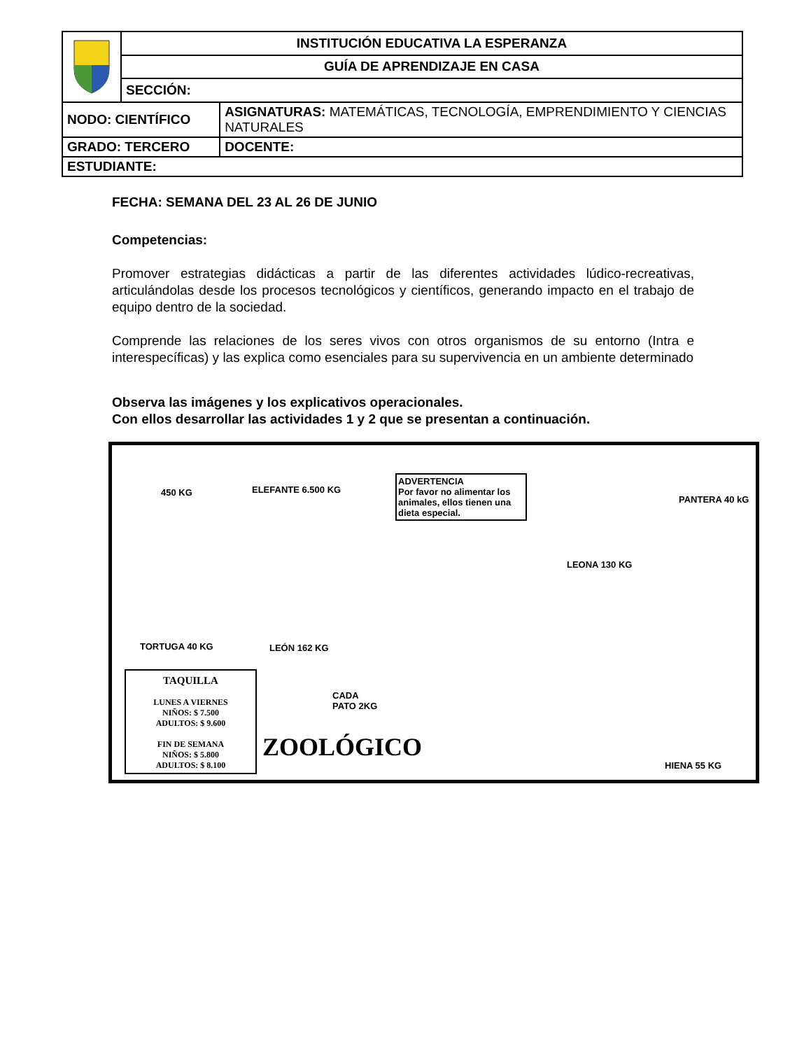| | INSTITUCIÓN EDUCATIVA LA ESPERANZA | |
| | GUÍA DE APRENDIZAJE EN CASA | |
| | SECCIÓN: | |
| NODO: CIENTÍFICO | | ASIGNATURAS: MATEMÁTICAS, TECNOLOGÍA, EMPRENDIMIENTO Y CIENCIAS NATURALES |
| GRADO: TERCERO | | DOCENTE: |
| ESTUDIANTE: | | |
FECHA: SEMANA DEL 23 AL 26 DE JUNIO
Competencias:
Promover estrategias didácticas a partir de las diferentes actividades lúdico-recreativas, articulándolas desde los procesos tecnológicos y científicos, generando impacto en el trabajo de equipo dentro de la sociedad.
Comprende las relaciones de los seres vivos con otros organismos de su entorno (Intra e interespecíficas) y las explica como esenciales para su supervivencia en un ambiente determinado
Observa las imágenes y los explicativos operacionales.
Con ellos desarrollar las actividades 1 y 2 que se presentan a continuación.
450 KG ELEFANTE 6.500 KG
ADVERTENCIA
Por favor no alimentar los animales, ellos tienen una dieta especial.
PANTERA 40 kG
LEONA 130 KG
TORTUGA 40 KG LEÓN 162 KG
CADA
PATO 2KG
ZOOLÓGICO
HIENA 55 KG
TAQUILLA
LUNES A VIERNES
NIÑOS: $ 7.500
ADULTOS: $ 9.600
FIN DE SEMANA
NIÑOS: $ 5.800
ADULTOS: $ 8.100